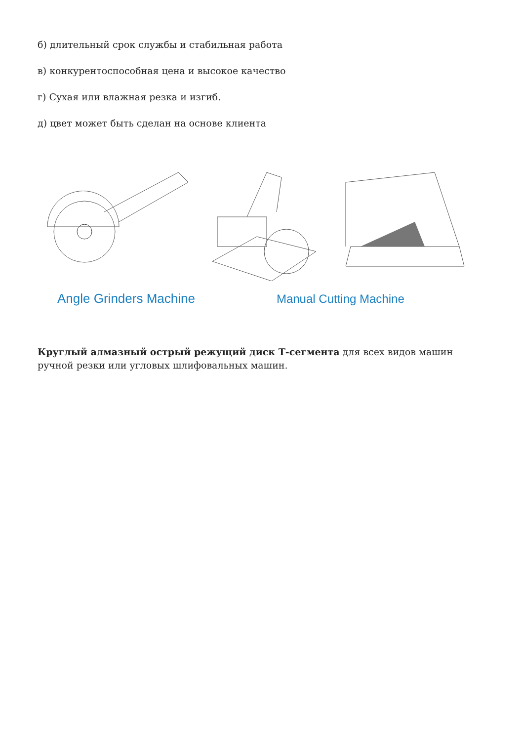б) длительный срок службы и стабильная работа
в) конкурентоспособная цена и высокое качество
г) Сухая или влажная резка и изгиб.
д) цвет может быть сделан на основе клиента
Angle Grinders Machine Manual Cutting Machine
Круглый алмазный острый режущий диск Т-сегмента для всех видов машин ручной резки или угловых шлифовальных машин.